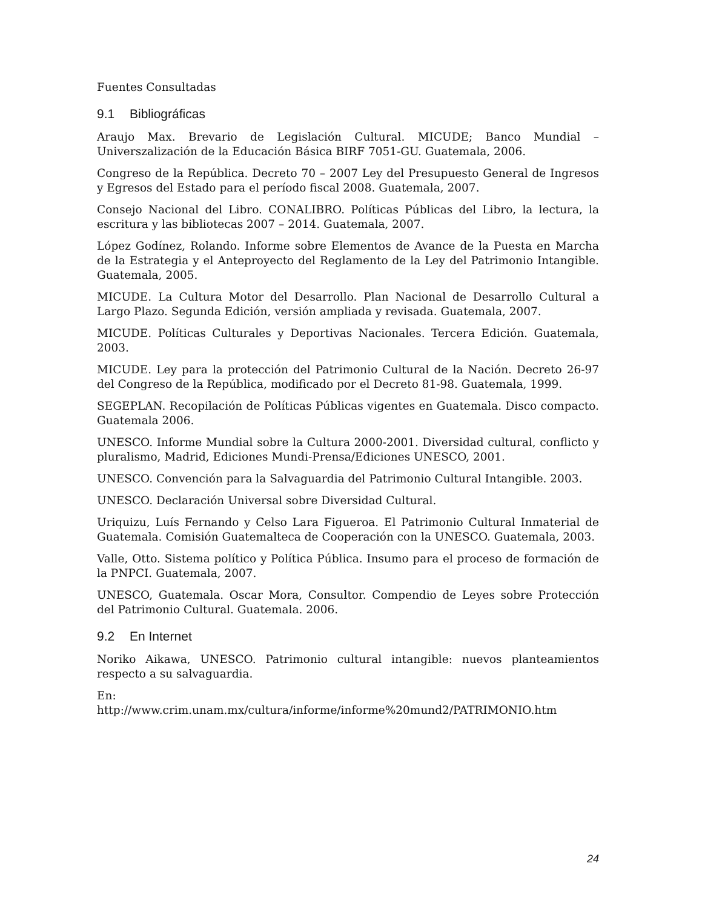Fuentes Consultadas
9.1 Bibliográficas
Araujo Max. Brevario de Legislación Cultural. MICUDE; Banco Mundial – Universzalización de la Educación Básica BIRF 7051-GU. Guatemala, 2006.
Congreso de la República. Decreto 70 – 2007 Ley del Presupuesto General de Ingresos y Egresos del Estado para el período fiscal 2008. Guatemala, 2007.
Consejo Nacional del Libro. CONALIBRO. Políticas Públicas del Libro, la lectura, la escritura y las bibliotecas 2007 – 2014. Guatemala, 2007.
López Godínez, Rolando. Informe sobre Elementos de Avance de la Puesta en Marcha de la Estrategia y el Anteproyecto del Reglamento de la Ley del Patrimonio Intangible. Guatemala, 2005.
MICUDE. La Cultura Motor del Desarrollo. Plan Nacional de Desarrollo Cultural a Largo Plazo. Segunda Edición, versión ampliada y revisada. Guatemala, 2007.
MICUDE. Políticas Culturales y Deportivas Nacionales. Tercera Edición. Guatemala, 2003.
MICUDE. Ley para la protección del Patrimonio Cultural de la Nación. Decreto 26-97 del Congreso de la República, modificado por el Decreto 81-98. Guatemala, 1999.
SEGEPLAN. Recopilación de Políticas Públicas vigentes en Guatemala. Disco compacto. Guatemala 2006.
UNESCO. Informe Mundial sobre la Cultura 2000-2001. Diversidad cultural, conflicto y pluralismo, Madrid, Ediciones Mundi-Prensa/Ediciones UNESCO, 2001.
UNESCO. Convención para la Salvaguardia del Patrimonio Cultural Intangible. 2003.
UNESCO. Declaración Universal sobre Diversidad Cultural.
Uriquizu, Luís Fernando y Celso Lara Figueroa. El Patrimonio Cultural Inmaterial de Guatemala. Comisión Guatemalteca de Cooperación con la UNESCO. Guatemala, 2003.
Valle, Otto. Sistema político y Política Pública. Insumo para el proceso de formación de la PNPCI. Guatemala, 2007.
UNESCO, Guatemala. Oscar Mora, Consultor. Compendio de Leyes sobre Protección del Patrimonio Cultural. Guatemala. 2006.
9.2 En Internet
Noriko Aikawa, UNESCO. Patrimonio cultural intangible: nuevos planteamientos respecto a su salvaguardia.
En:
http://www.crim.unam.mx/cultura/informe/informe%20mund2/PATRIMONIO.htm
24